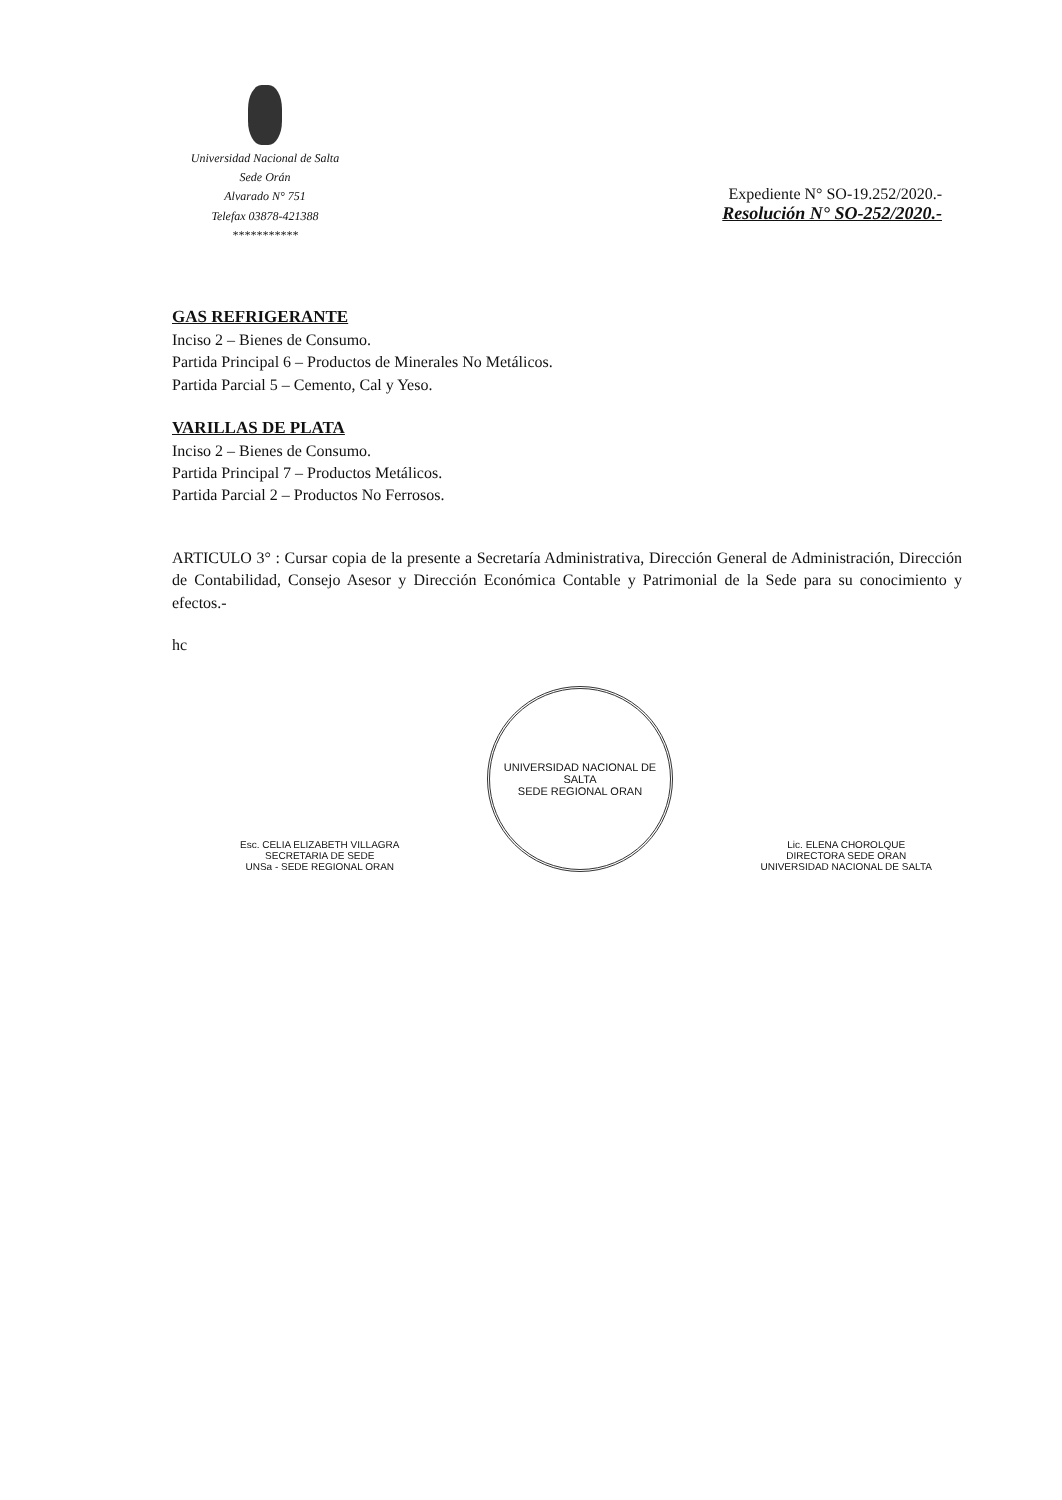Universidad Nacional de Salta
Sede Orán
Alvarado N° 751
Telefax 03878-421388
***********
Expediente N° SO-19.252/2020.-
Resolución N° SO-252/2020.-
GAS REFRIGERANTE
Inciso 2 – Bienes de Consumo.
Partida Principal 6 – Productos de Minerales No Metálicos.
Partida Parcial 5 – Cemento, Cal y Yeso.
VARILLAS DE PLATA
Inciso 2 – Bienes de Consumo.
Partida Principal 7 – Productos Metálicos.
Partida Parcial 2 – Productos No Ferrosos.
ARTICULO 3° : Cursar copia de la presente a Secretaría Administrativa, Dirección General de Administración, Dirección de Contabilidad, Consejo Asesor y Dirección Económica Contable y Patrimonial de la Sede para su conocimiento y efectos.-
hc
Esc. CELIA ELIZABETH VILLAGRA
SECRETARIA DE SEDE
UNSa - SEDE REGIONAL ORAN
UNIVERSIDAD NACIONAL DE SALTA
SEDE REGIONAL ORAN
Lic. ELENA CHOROLQUE
DIRECTORA SEDE ORAN
UNIVERSIDAD NACIONAL DE SALTA